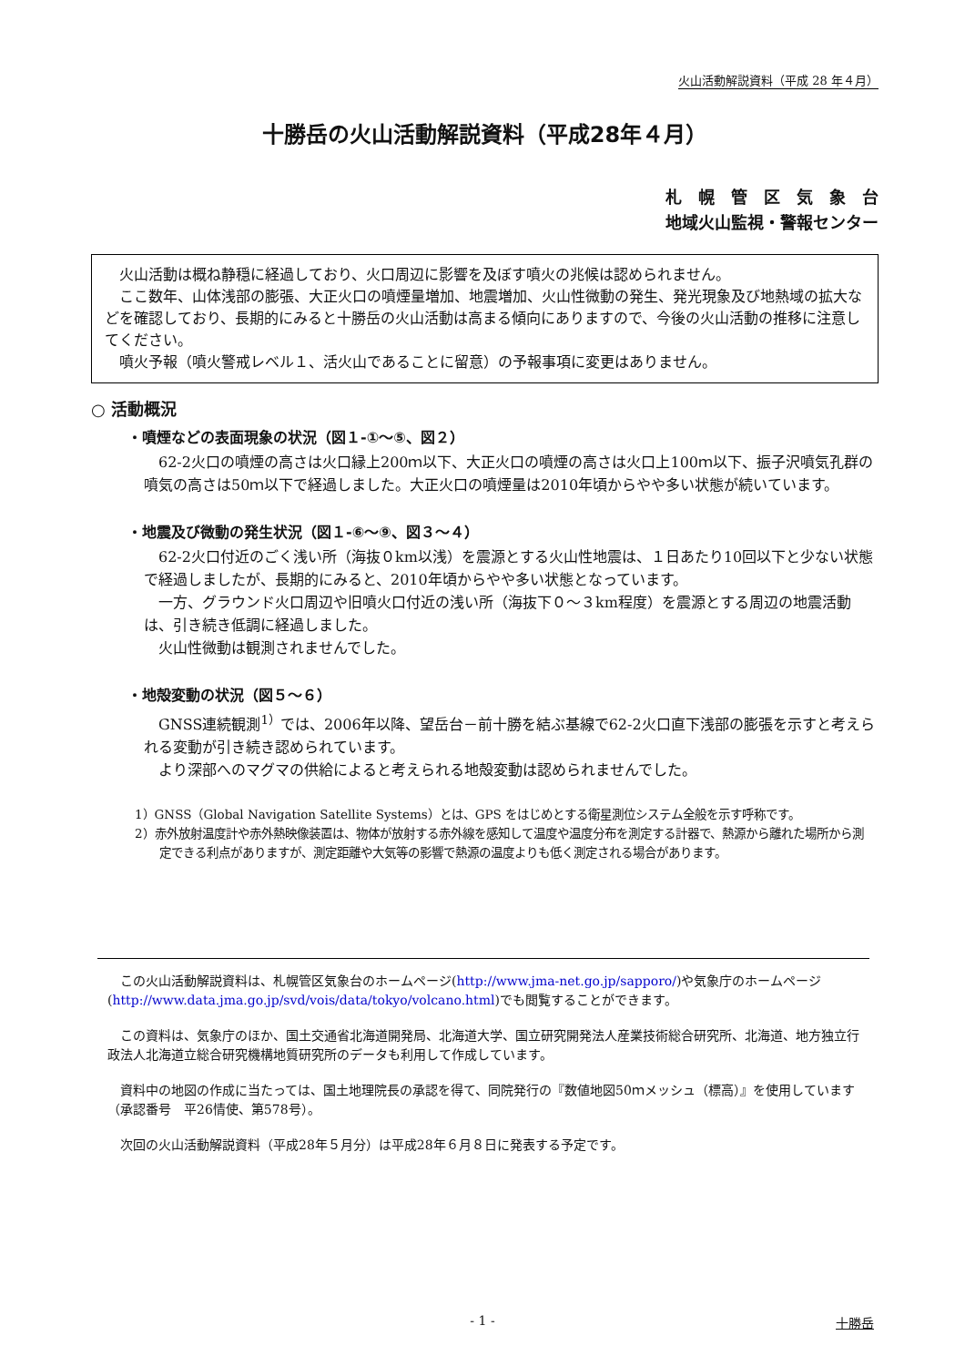火山活動解説資料（平成 28 年４月）
十勝岳の火山活動解説資料（平成28年４月）
札　幌　管　区　気　象　台
地域火山監視・警報センター
火山活動は概ね静穏に経過しており、火口周辺に影響を及ぼす噴火の兆候は認められません。
ここ数年、山体浅部の膨張、大正火口の噴煙量増加、地震増加、火山性微動の発生、発光現象及び地熱域の拡大などを確認しており、長期的にみると十勝岳の火山活動は高まる傾向にありますので、今後の火山活動の推移に注意してください。
噴火予報（噴火警戒レベル１、活火山であることに留意）の予報事項に変更はありません。
○ 活動概況
・噴煙などの表面現象の状況（図１-①～⑤、図２）
62-2火口の噴煙の高さは火口縁上200ｍ以下、大正火口の噴煙の高さは火口上100ｍ以下、振子沢噴気孔群の噴気の高さは50ｍ以下で経過しました。大正火口の噴煙量は2010年頃からやや多い状態が続いています。
・地震及び微動の発生状況（図１-⑥～⑨、図３～４）
62-2火口付近のごく浅い所（海抜０km以浅）を震源とする火山性地震は、１日あたり10回以下と少ない状態で経過しましたが、長期的にみると、2010年頃からやや多い状態となっています。
一方、グラウンド火口周辺や旧噴火口付近の浅い所（海抜下０～３km程度）を震源とする周辺の地震活動は、引き続き低調に経過しました。
火山性微動は観測されませんでした。
・地殻変動の状況（図５～６）
GNSS連続観測<sup>1）</sup>では、2006年以降、望岳台－前十勝を結ぶ基線で62-2火口直下浅部の膨張を示すと考えられる変動が引き続き認められています。
より深部へのマグマの供給によると考えられる地殻変動は認められませんでした。
1）GNSS（Global Navigation Satellite Systems）とは、GPS をはじめとする衛星測位システム全般を示す呼称です。
2）赤外放射温度計や赤外熱映像装置は、物体が放射する赤外線を感知して温度や温度分布を測定する計器で、熱源から離れた場所から測定できる利点がありますが、測定距離や大気等の影響で熱源の温度よりも低く測定される場合があります。
この火山活動解説資料は、札幌管区気象台のホームページ(http://www.jma-net.go.jp/sapporo/)や気象庁のホームページ(http://www.data.jma.go.jp/svd/vois/data/tokyo/volcano.html)でも閲覧することができます。
この資料は、気象庁のほか、国土交通省北海道開発局、北海道大学、国立研究開発法人産業技術総合研究所、北海道、地方独立行政法人北海道立総合研究機構地質研究所のデータも利用して作成しています。
資料中の地図の作成に当たっては、国土地理院長の承認を得て、同院発行の『数値地図50ｍメッシュ（標高）』を使用しています（承認番号　平26情使、第578号）。
次回の火山活動解説資料（平成28年５月分）は平成28年６月８日に発表する予定です。
- 1 - 十勝岳